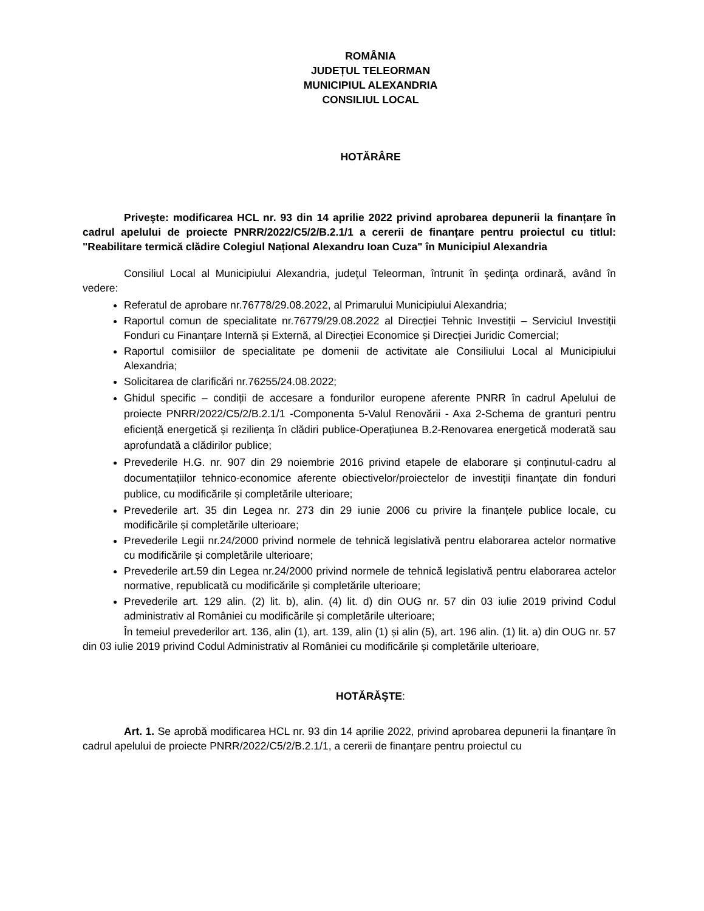ROMÂNIA
JUDEȚUL TELEORMAN
MUNICIPIUL ALEXANDRIA
CONSILIUL LOCAL
HOTĂRÂRE
Priveşte: modificarea HCL nr. 93 din 14 aprilie 2022 privind aprobarea depunerii la finanțare în cadrul apelului de proiecte PNRR/2022/C5/2/B.2.1/1 a cererii de finanțare pentru proiectul cu titlul: "Reabilitare termică clădire Colegiul Național Alexandru Ioan Cuza" în Municipiul Alexandria
Consiliul Local al Municipiului Alexandria, judeţul Teleorman, întrunit în şedinţa ordinară, având în vedere:
Referatul de aprobare nr.76778/29.08.2022, al Primarului Municipiului Alexandria;
Raportul comun de specialitate nr.76779/29.08.2022 al Direcției Tehnic Investiții – Serviciul Investiții Fonduri cu Finanțare Internă și Externă, al Direcției Economice și Direcției Juridic Comercial;
Raportul comisiilor de specialitate pe domenii de activitate ale Consiliului Local al Municipiului Alexandria;
Solicitarea de clarificări nr.76255/24.08.2022;
Ghidul specific – condiții de accesare a fondurilor europene aferente PNRR în cadrul Apelului de proiecte PNRR/2022/C5/2/B.2.1/1 -Componenta 5-Valul Renovării - Axa 2-Schema de granturi pentru eficiență energetică și reziliența în clădiri publice-Operațiunea B.2-Renovarea energetică moderată sau aprofundată a clădirilor publice;
Prevederile H.G. nr. 907 din 29 noiembrie 2016 privind etapele de elaborare și conținutul-cadru al documentațiilor tehnico-economice aferente obiectivelor/proiectelor de investiții finanțate din fonduri publice, cu modificările și completările ulterioare;
Prevederile art. 35 din Legea nr. 273 din 29 iunie 2006 cu privire la finanțele publice locale, cu modificările și completările ulterioare;
Prevederile Legii nr.24/2000 privind normele de tehnică legislativă pentru elaborarea actelor normative cu modificările și completările ulterioare;
Prevederile art.59 din Legea nr.24/2000 privind normele de tehnică legislativă pentru elaborarea actelor normative, republicată cu modificările și completările ulterioare;
Prevederile art. 129 alin. (2) lit. b), alin. (4) lit. d) din OUG nr. 57 din 03 iulie 2019 privind Codul administrativ al României cu modificările și completările ulterioare;
În temeiul prevederilor art. 136, alin (1), art. 139, alin (1) și alin (5), art. 196 alin. (1) lit. a) din OUG nr. 57 din 03 iulie 2019 privind Codul Administrativ al României cu modificările și completările ulterioare,
HOTĂRĂŞTE:
Art. 1. Se aprobă modificarea HCL nr. 93 din 14 aprilie 2022, privind aprobarea depunerii la finanțare în cadrul apelului de proiecte PNRR/2022/C5/2/B.2.1/1, a cererii de finanțare pentru proiectul cu